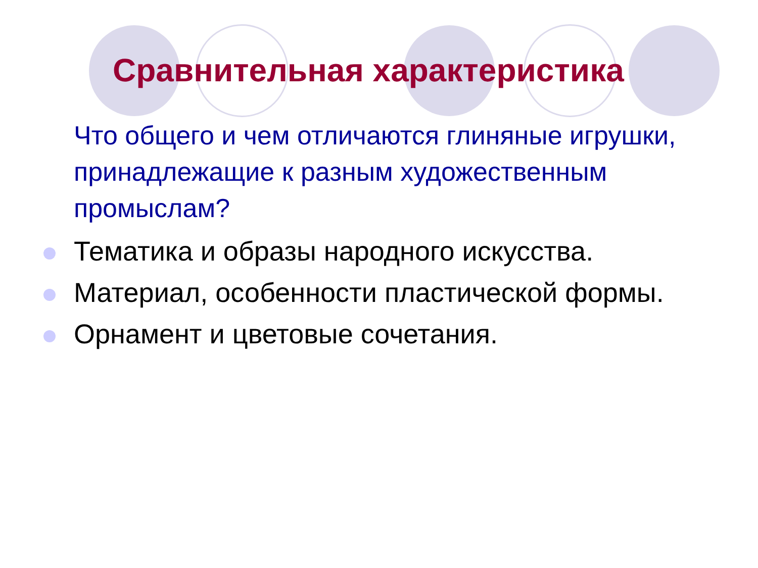Сравнительная характеристика
Что общего и чем отличаются глиняные игрушки, принадлежащие к разным художественным промыслам?
Тематика и образы народного искусства.
Материал, особенности пластической формы.
Орнамент и цветовые сочетания.